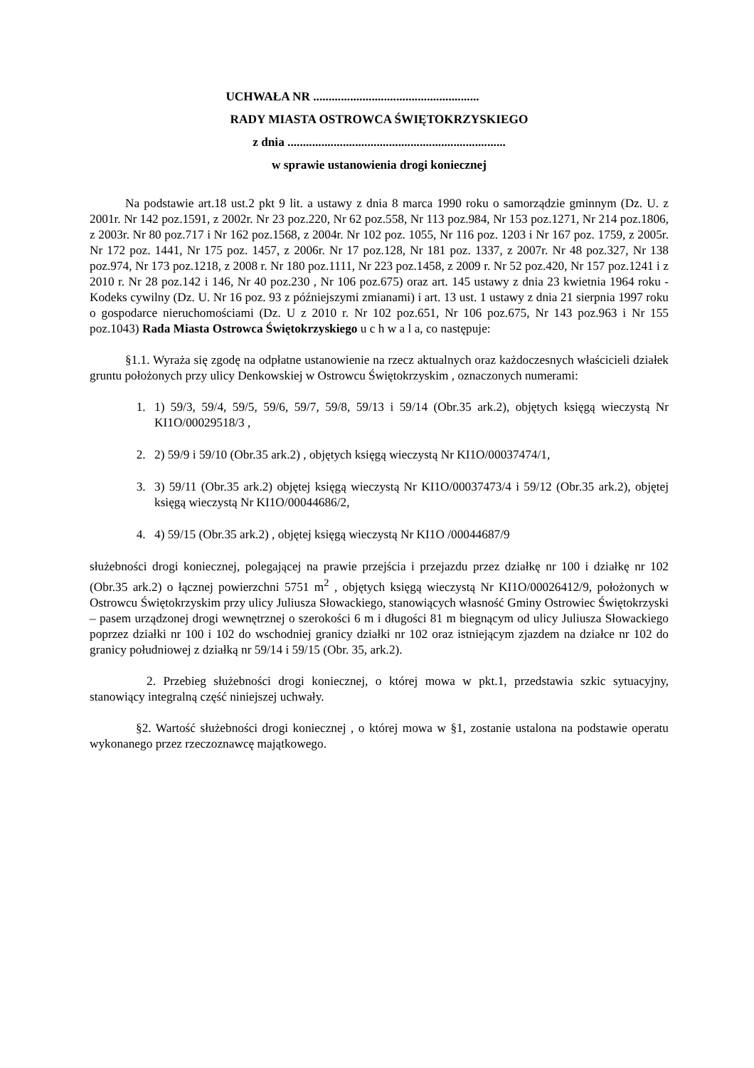UCHWAŁA NR ......................................................
RADY MIASTA OSTROWCA ŚWIĘTOKRZYSKIEGO
z dnia .......................................................................
w sprawie ustanowienia drogi koniecznej
Na podstawie art.18 ust.2 pkt 9 lit. a ustawy z dnia 8 marca 1990 roku o samorządzie gminnym (Dz. U. z 2001r. Nr 142 poz.1591, z 2002r. Nr 23 poz.220, Nr 62 poz.558, Nr 113 poz.984, Nr 153 poz.1271, Nr 214 poz.1806, z 2003r. Nr 80 poz.717 i Nr 162 poz.1568, z 2004r. Nr 102 poz. 1055, Nr 116 poz. 1203 i Nr 167 poz. 1759, z 2005r. Nr 172 poz. 1441, Nr 175 poz. 1457, z 2006r. Nr 17 poz.128, Nr 181 poz. 1337, z 2007r. Nr 48 poz.327, Nr 138 poz.974, Nr 173 poz.1218, z 2008 r. Nr 180 poz.1111, Nr 223 poz.1458, z 2009 r. Nr 52 poz.420, Nr 157 poz.1241 i z 2010 r. Nr 28 poz.142 i 146, Nr 40 poz.230 , Nr 106 poz.675) oraz art. 145 ustawy z dnia 23 kwietnia 1964 roku - Kodeks cywilny (Dz. U. Nr 16 poz. 93 z późniejszymi zmianami) i art. 13 ust. 1 ustawy z dnia 21 sierpnia 1997 roku o gospodarce nieruchomościami (Dz. U z 2010 r. Nr 102 poz.651, Nr 106 poz.675, Nr 143 poz.963 i Nr 155 poz.1043) Rada Miasta Ostrowca Świętokrzyskiego u c h w a l a, co następuje:
§1.1. Wyraża się zgodę na odpłatne ustanowienie na rzecz aktualnych oraz każdoczesnych właścicieli działek gruntu położonych przy ulicy Denkowskiej w Ostrowcu Świętokrzyskim , oznaczonych numerami:
1. 1) 59/3, 59/4, 59/5, 59/6, 59/7, 59/8, 59/13 i 59/14 (Obr.35 ark.2), objętych księgą wieczystą Nr KI1O/00029518/3 ,
2. 2) 59/9 i 59/10 (Obr.35 ark.2) , objętych księgą wieczystą Nr KI1O/00037474/1,
3. 3) 59/11 (Obr.35 ark.2) objętej księgą wieczystą Nr KI1O/00037473/4 i 59/12 (Obr.35 ark.2), objętej księgą wieczystą Nr KI1O/00044686/2,
4. 4) 59/15 (Obr.35 ark.2) , objętej księgą wieczystą Nr KI1O /00044687/9
służebności drogi koniecznej, polegającej na prawie przejścia i przejazdu przez działkę nr 100 i działkę nr 102 (Obr.35 ark.2) o łącznej powierzchni 5751 m<sup>2</sup> , objętych księgą wieczystą Nr KI1O/00026412/9, położonych w Ostrowcu Świętokrzyskim przy ulicy Juliusza Słowackiego, stanowiących własność Gminy Ostrowiec Świętokrzyski – pasem urządzonej drogi wewnętrznej o szerokości 6 m i długości 81 m biegnącym od ulicy Juliusza Słowackiego poprzez działki nr 100 i 102 do wschodniej granicy działki nr 102 oraz istniejącym zjazdem na działce nr 102 do granicy południowej z działką nr 59/14 i 59/15 (Obr. 35, ark.2).
2. Przebieg służebności drogi koniecznej, o której mowa w pkt.1, przedstawia szkic sytuacyjny, stanowiący integralną część niniejszej uchwały.
§2. Wartość służebności drogi koniecznej , o której mowa w §1, zostanie ustalona na podstawie operatu wykonanego przez rzeczoznawcę majątkowego.